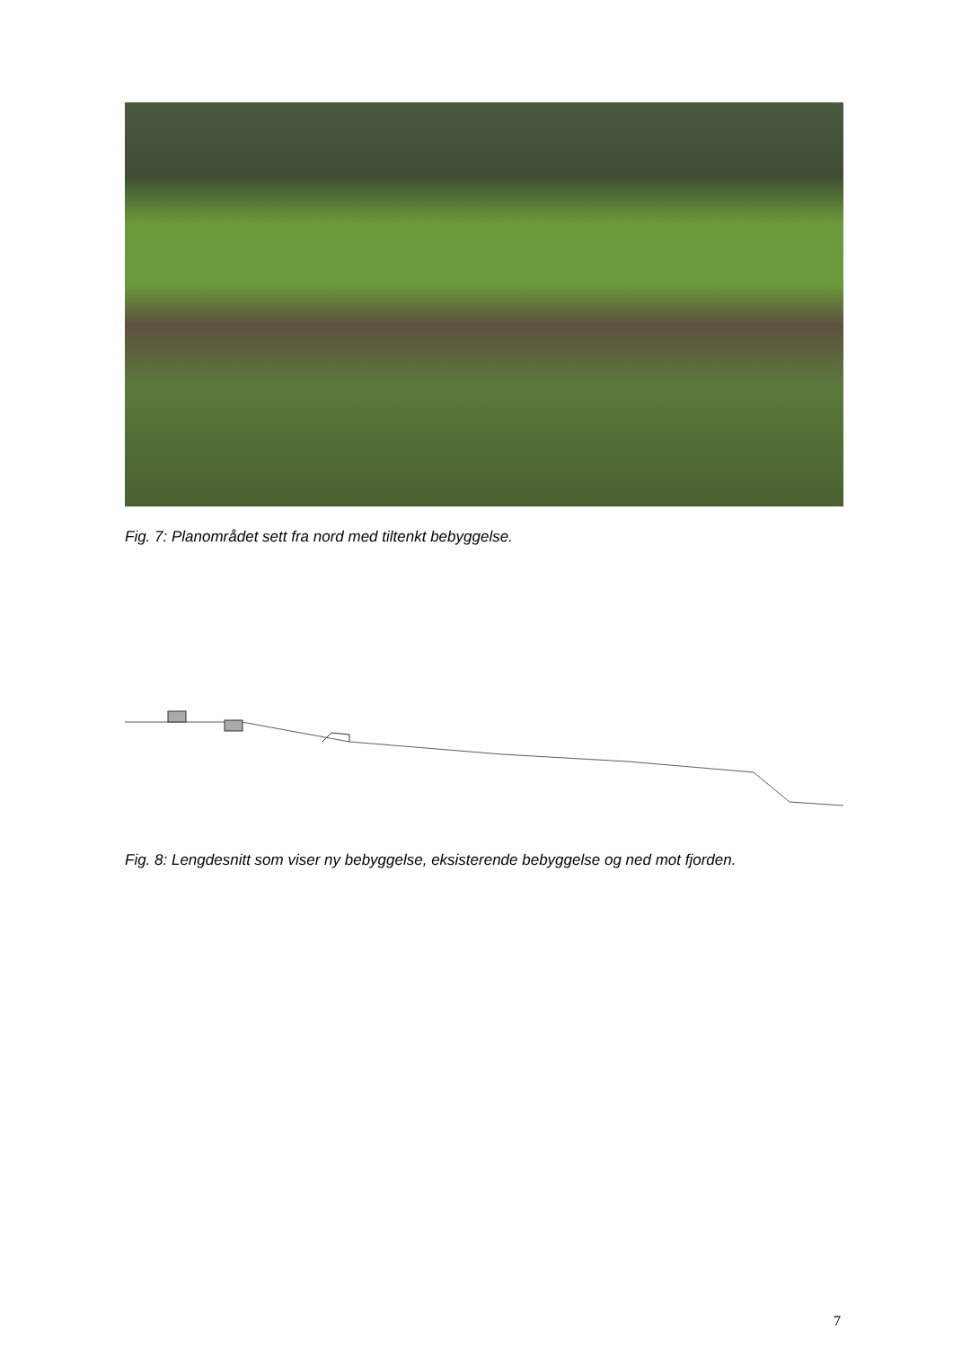Fig. 7: Planområdet sett fra nord med tiltenkt bebyggelse.
Fig. 8: Lengdesnitt som viser ny bebyggelse, eksisterende bebyggelse og ned mot fjorden.
7